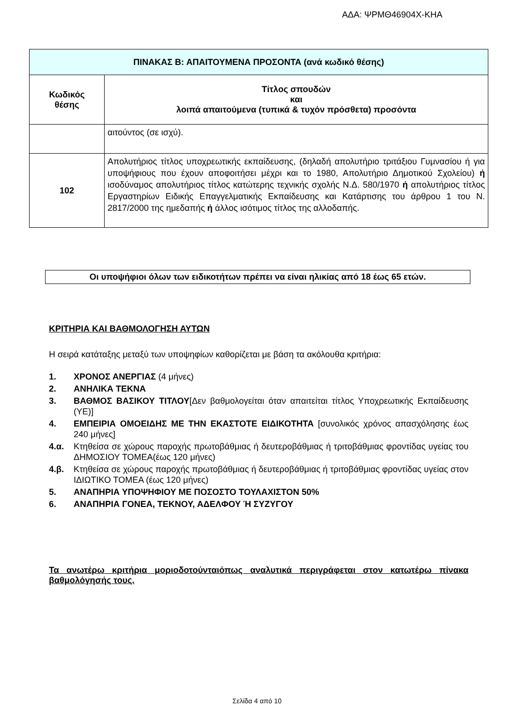ΑΔΑ: ΨΡΜΘ46904Χ-ΚΗΑ
| ΠΙΝΑΚΑΣ Β: ΑΠΑΙΤΟΥΜΕΝΑ ΠΡΟΣΟΝΤΑ (ανά κωδικό θέσης) | |
| Κωδικός θέσης | Τίτλος σπουδών και λοιπά απαιτούμενα (τυπικά & τυχόν πρόσθετα) προσόντα |
| | αιτούντος (σε ισχύ). |
| 102 | Απολυτήριος τίτλος υποχρεωτικής εκπαίδευσης, (δηλαδή απολυτήριο τριτάξιου Γυμνασίου ή για υποψήφιους που έχουν αποφοιτήσει μέχρι και το 1980, Απολυτήριο Δημοτικού Σχολείου) ή ισοδύναμος απολυτήριος τίτλος κατώτερης τεχνικής σχολής Ν.Δ. 580/1970 ή απολυτήριος τίτλος Εργαστηρίων Ειδικής Επαγγελματικής Εκπαίδευσης και Κατάρτισης του άρθρου 1 του Ν. 2817/2000 της ημεδαπής ή άλλος ισότιμος τίτλος της αλλοδαπής. |
Οι υποψήφιοι όλων των ειδικοτήτων πρέπει να είναι ηλικίας από 18 έως 65 ετών.
ΚΡΙΤΗΡΙΑ ΚΑΙ ΒΑΘΜΟΛΟΓΗΣΗ ΑΥΤΩΝ
Η σειρά κατάταξης μεταξύ των υποψηφίων καθορίζεται με βάση τα ακόλουθα κριτήρια:
1. ΧΡΟΝΟΣ ΑΝΕΡΓΙΑΣ (4 μήνες)
2. ΑΝΗΛΙΚΑ ΤΕΚΝΑ
3. ΒΑΘΜΟΣ ΒΑΣΙΚΟΥ ΤΙΤΛΟΥ[Δεν βαθμολογείται όταν απαιτείται τίτλος Υποχρεωτικής Εκπαίδευσης (ΥΕ)]
4. ΕΜΠΕΙΡΙΑ ΟΜΟΕΙΔΗΣ ΜΕ ΤΗΝ ΕΚΑΣΤΟΤΕ ΕΙΔΙΚΟΤΗΤΑ [συνολικός χρόνος απασχόλησης έως 240 μήνες]
4.α. Κτηθείσα σε χώρους παροχής πρωτοβάθμιας ή δευτεροβάθμιας ή τριτοβάθμιας φροντίδας υγείας του ΔΗΜΟΣΙΟΥ ΤΟΜΕΑ(έως 120 μήνες)
4.β. Κτηθείσα σε χώρους παροχής πρωτοβάθμιας ή δευτεροβάθμιας ή τριτοβάθμιας φροντίδας υγείας στον ΙΔΙΩΤΙΚΟ ΤΟΜΕΑ (έως 120 μήνες)
5. ΑΝΑΠΗΡΙΑ ΥΠΟΨΗΦΙΟΥ ΜΕ ΠΟΣΟΣΤΟ ΤΟΥΛΑΧΙΣΤΟΝ 50%
6. ΑΝΑΠΗΡΙΑ ΓΟΝΕΑ, ΤΕΚΝΟΥ, ΑΔΕΛΦΟΥ Ή ΣΥΖΥΓΟΥ
Τα ανωτέρω κριτήρια μοριοδοτούνταιόπως αναλυτικά περιγράφεται στον κατωτέρω πίνακα βαθμολόγησής τους.
Σελίδα 4 από 10